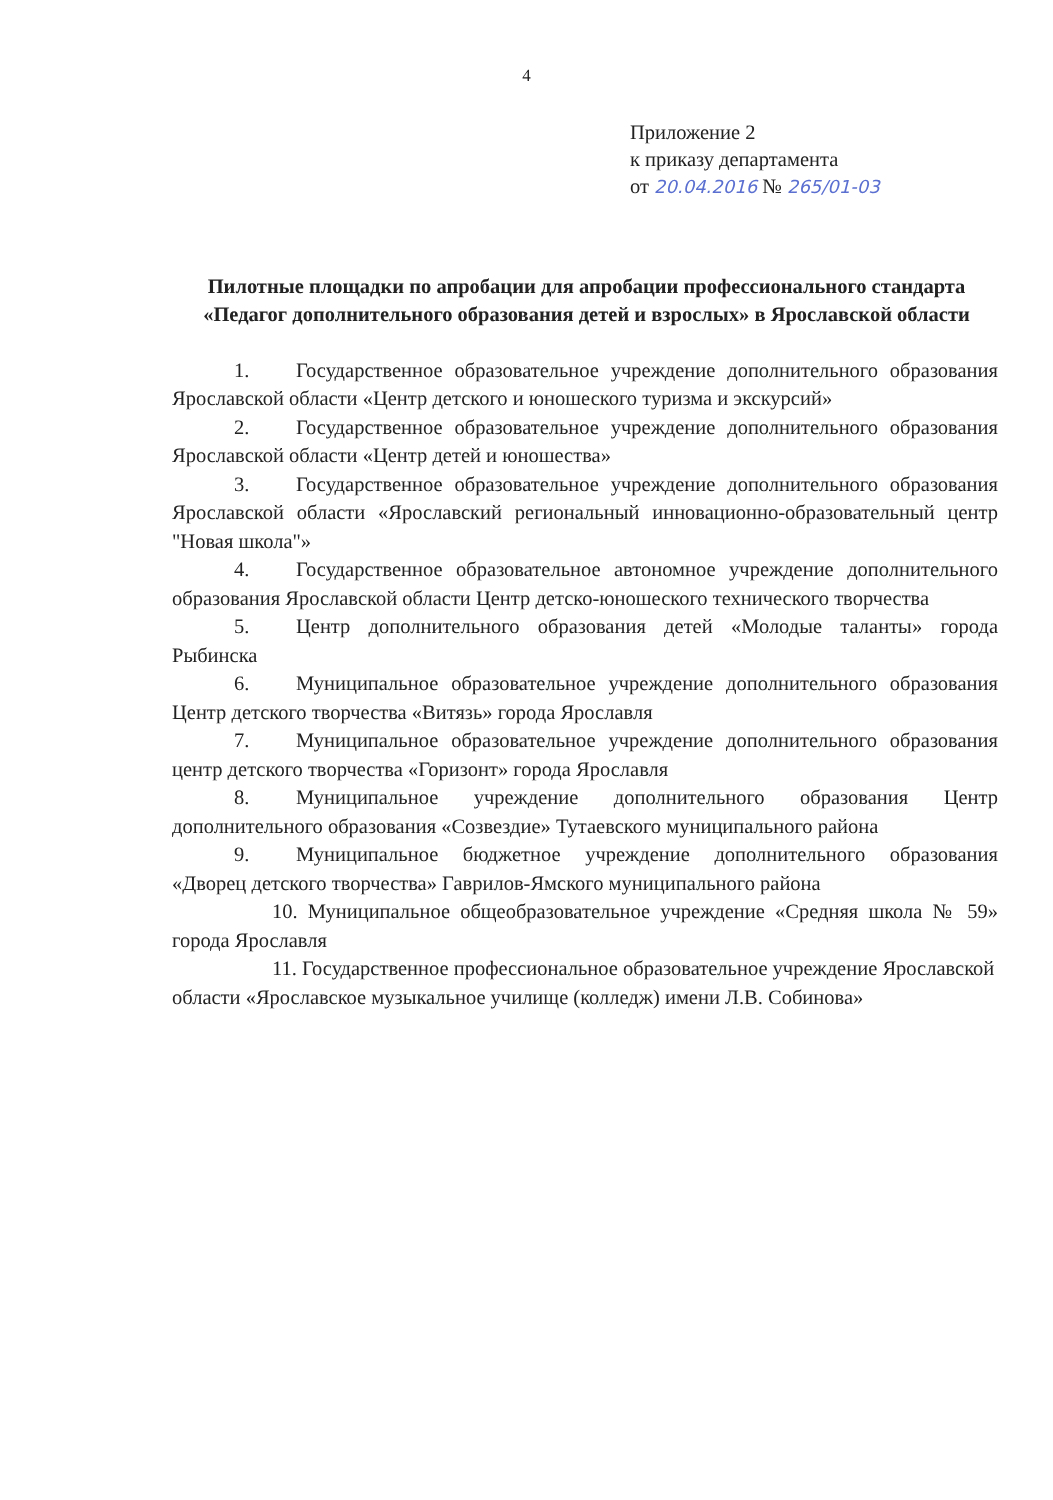4
Приложение 2
к приказу департамента
от 20.04.2016 № 265/01-03
Пилотные площадки по апробации для апробации профессионального стандарта «Педагог дополнительного образования детей и взрослых» в Ярославской области
1. Государственное образовательное учреждение дополнительного образования Ярославской области «Центр детского и юношеского туризма и экскурсий»
2. Государственное образовательное учреждение дополнительного образования Ярославской области «Центр детей и юношества»
3. Государственное образовательное учреждение дополнительного образования Ярославской области «Ярославский региональный инновационно-образовательный центр "Новая школа"»
4. Государственное образовательное автономное учреждение дополнительного образования Ярославской области Центр детско-юношеского технического творчества
5. Центр дополнительного образования детей «Молодые таланты» города Рыбинска
6. Муниципальное образовательное учреждение дополнительного образования Центр детского творчества «Витязь» города Ярославля
7. Муниципальное образовательное учреждение дополнительного образования центр детского творчества «Горизонт» города Ярославля
8. Муниципальное учреждение дополнительного образования Центр дополнительного образования «Созвездие» Тутаевского муниципального района
9. Муниципальное бюджетное учреждение дополнительного образования «Дворец детского творчества» Гаврилов-Ямского муниципального района
10. Муниципальное общеобразовательное учреждение «Средняя школа № 59» города Ярославля
11. Государственное профессиональное образовательное учреждение Ярославской области «Ярославское музыкальное училище (колледж) имени Л.В. Собинова»